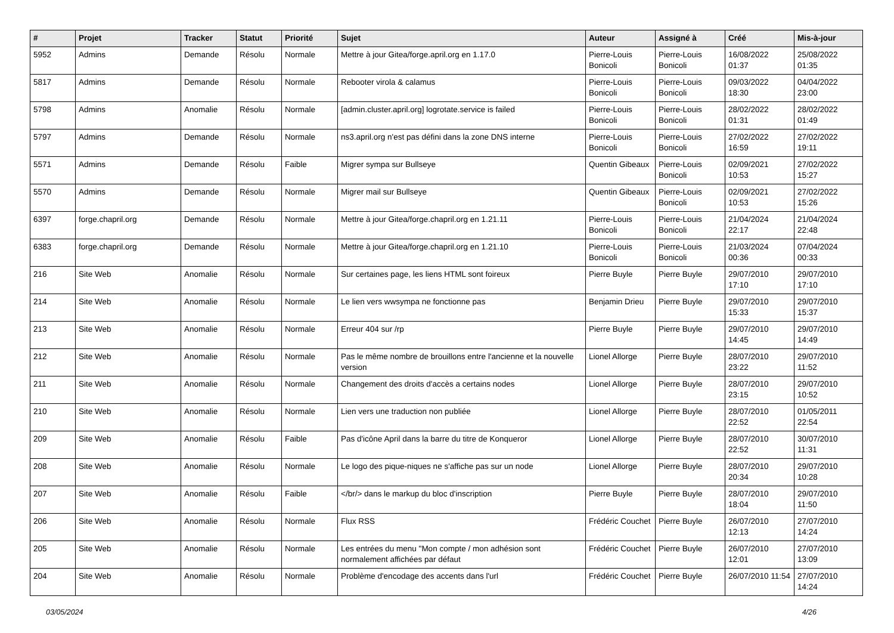| # | Projet | Tracker | Statut | Priorité | Sujet | Auteur | Assigné à | Créé | Mis-à-jour |
| --- | --- | --- | --- | --- | --- | --- | --- | --- | --- |
| 5952 | Admins | Demande | Résolu | Normale | Mettre à jour Gitea/forge.april.org en 1.17.0 | Pierre-Louis Bonicoli | Pierre-Louis Bonicoli | 16/08/2022 01:37 | 25/08/2022 01:35 |
| 5817 | Admins | Demande | Résolu | Normale | Rebooter virola & calamus | Pierre-Louis Bonicoli | Pierre-Louis Bonicoli | 09/03/2022 18:30 | 04/04/2022 23:00 |
| 5798 | Admins | Anomalie | Résolu | Normale | [admin.cluster.april.org] logrotate.service is failed | Pierre-Louis Bonicoli | Pierre-Louis Bonicoli | 28/02/2022 01:31 | 28/02/2022 01:49 |
| 5797 | Admins | Demande | Résolu | Normale | ns3.april.org n'est pas défini dans la zone DNS interne | Pierre-Louis Bonicoli | Pierre-Louis Bonicoli | 27/02/2022 16:59 | 27/02/2022 19:11 |
| 5571 | Admins | Demande | Résolu | Faible | Migrer sympa sur Bullseye | Quentin Gibeaux | Pierre-Louis Bonicoli | 02/09/2021 10:53 | 27/02/2022 15:27 |
| 5570 | Admins | Demande | Résolu | Normale | Migrer mail sur Bullseye | Quentin Gibeaux | Pierre-Louis Bonicoli | 02/09/2021 10:53 | 27/02/2022 15:26 |
| 6397 | forge.chapril.org | Demande | Résolu | Normale | Mettre à jour Gitea/forge.chapril.org en 1.21.11 | Pierre-Louis Bonicoli | Pierre-Louis Bonicoli | 21/04/2024 22:17 | 21/04/2024 22:48 |
| 6383 | forge.chapril.org | Demande | Résolu | Normale | Mettre à jour Gitea/forge.chapril.org en 1.21.10 | Pierre-Louis Bonicoli | Pierre-Louis Bonicoli | 21/03/2024 00:36 | 07/04/2024 00:33 |
| 216 | Site Web | Anomalie | Résolu | Normale | Sur certaines page, les liens HTML sont foireux | Pierre Buyle | Pierre Buyle | 29/07/2010 17:10 | 29/07/2010 17:10 |
| 214 | Site Web | Anomalie | Résolu | Normale | Le lien vers wwsympa ne fonctionne pas | Benjamin Drieu | Pierre Buyle | 29/07/2010 15:33 | 29/07/2010 15:37 |
| 213 | Site Web | Anomalie | Résolu | Normale | Erreur 404 sur /rp | Pierre Buyle | Pierre Buyle | 29/07/2010 14:45 | 29/07/2010 14:49 |
| 212 | Site Web | Anomalie | Résolu | Normale | Pas le même nombre de brouillons entre l'ancienne et la nouvelle version | Lionel Allorge | Pierre Buyle | 28/07/2010 23:22 | 29/07/2010 11:52 |
| 211 | Site Web | Anomalie | Résolu | Normale | Changement des droits d'accès a certains nodes | Lionel Allorge | Pierre Buyle | 28/07/2010 23:15 | 29/07/2010 10:52 |
| 210 | Site Web | Anomalie | Résolu | Normale | Lien vers une traduction non publiée | Lionel Allorge | Pierre Buyle | 28/07/2010 22:52 | 01/05/2011 22:54 |
| 209 | Site Web | Anomalie | Résolu | Faible | Pas d'icône April dans la barre du titre de Konqueror | Lionel Allorge | Pierre Buyle | 28/07/2010 22:52 | 30/07/2010 11:31 |
| 208 | Site Web | Anomalie | Résolu | Normale | Le logo des pique-niques ne s'affiche pas sur un node | Lionel Allorge | Pierre Buyle | 28/07/2010 20:34 | 29/07/2010 10:28 |
| 207 | Site Web | Anomalie | Résolu | Faible | </br/> dans le markup du bloc d'inscription | Pierre Buyle | Pierre Buyle | 28/07/2010 18:04 | 29/07/2010 11:50 |
| 206 | Site Web | Anomalie | Résolu | Normale | Flux RSS | Frédéric Couchet | Pierre Buyle | 26/07/2010 12:13 | 27/07/2010 14:24 |
| 205 | Site Web | Anomalie | Résolu | Normale | Les entrées du menu "Mon compte / mon adhésion sont normalement affichées par défaut | Frédéric Couchet | Pierre Buyle | 26/07/2010 12:01 | 27/07/2010 13:09 |
| 204 | Site Web | Anomalie | Résolu | Normale | Problème d'encodage des accents dans l'url | Frédéric Couchet | Pierre Buyle | 26/07/2010 11:54 | 27/07/2010 14:24 |
03/05/2024 4/26